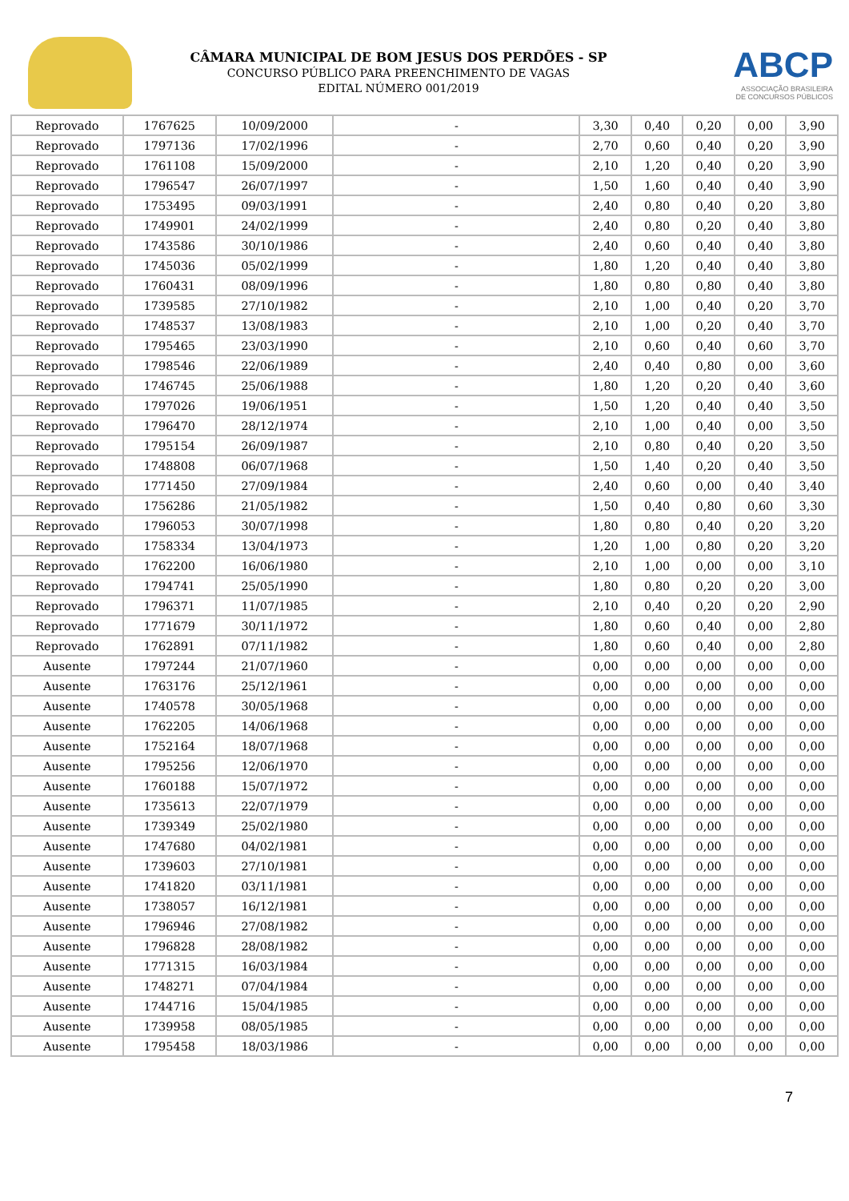CÂMARA MUNICIPAL DE BOM JESUS DOS PERDÕES - SP
CONCURSO PÚBLICO PARA PREENCHIMENTO DE VAGAS
EDITAL NÚMERO 001/2019
ABCP
ASSOCIAÇÃO BRASILEIRA
DE CONCURSOS PÚBLICOS
| Reprovado | 1767625 | 10/09/2000 | - | 3,30 | 0,40 | 0,20 | 0,00 | 3,90 |
| Reprovado | 1797136 | 17/02/1996 | - | 2,70 | 0,60 | 0,40 | 0,20 | 3,90 |
| Reprovado | 1761108 | 15/09/2000 | - | 2,10 | 1,20 | 0,40 | 0,20 | 3,90 |
| Reprovado | 1796547 | 26/07/1997 | - | 1,50 | 1,60 | 0,40 | 0,40 | 3,90 |
| Reprovado | 1753495 | 09/03/1991 | - | 2,40 | 0,80 | 0,40 | 0,20 | 3,80 |
| Reprovado | 1749901 | 24/02/1999 | - | 2,40 | 0,80 | 0,20 | 0,40 | 3,80 |
| Reprovado | 1743586 | 30/10/1986 | - | 2,40 | 0,60 | 0,40 | 0,40 | 3,80 |
| Reprovado | 1745036 | 05/02/1999 | - | 1,80 | 1,20 | 0,40 | 0,40 | 3,80 |
| Reprovado | 1760431 | 08/09/1996 | - | 1,80 | 0,80 | 0,80 | 0,40 | 3,80 |
| Reprovado | 1739585 | 27/10/1982 | - | 2,10 | 1,00 | 0,40 | 0,20 | 3,70 |
| Reprovado | 1748537 | 13/08/1983 | - | 2,10 | 1,00 | 0,20 | 0,40 | 3,70 |
| Reprovado | 1795465 | 23/03/1990 | - | 2,10 | 0,60 | 0,40 | 0,60 | 3,70 |
| Reprovado | 1798546 | 22/06/1989 | - | 2,40 | 0,40 | 0,80 | 0,00 | 3,60 |
| Reprovado | 1746745 | 25/06/1988 | - | 1,80 | 1,20 | 0,20 | 0,40 | 3,60 |
| Reprovado | 1797026 | 19/06/1951 | - | 1,50 | 1,20 | 0,40 | 0,40 | 3,50 |
| Reprovado | 1796470 | 28/12/1974 | - | 2,10 | 1,00 | 0,40 | 0,00 | 3,50 |
| Reprovado | 1795154 | 26/09/1987 | - | 2,10 | 0,80 | 0,40 | 0,20 | 3,50 |
| Reprovado | 1748808 | 06/07/1968 | - | 1,50 | 1,40 | 0,20 | 0,40 | 3,50 |
| Reprovado | 1771450 | 27/09/1984 | - | 2,40 | 0,60 | 0,00 | 0,40 | 3,40 |
| Reprovado | 1756286 | 21/05/1982 | - | 1,50 | 0,40 | 0,80 | 0,60 | 3,30 |
| Reprovado | 1796053 | 30/07/1998 | - | 1,80 | 0,80 | 0,40 | 0,20 | 3,20 |
| Reprovado | 1758334 | 13/04/1973 | - | 1,20 | 1,00 | 0,80 | 0,20 | 3,20 |
| Reprovado | 1762200 | 16/06/1980 | - | 2,10 | 1,00 | 0,00 | 0,00 | 3,10 |
| Reprovado | 1794741 | 25/05/1990 | - | 1,80 | 0,80 | 0,20 | 0,20 | 3,00 |
| Reprovado | 1796371 | 11/07/1985 | - | 2,10 | 0,40 | 0,20 | 0,20 | 2,90 |
| Reprovado | 1771679 | 30/11/1972 | - | 1,80 | 0,60 | 0,40 | 0,00 | 2,80 |
| Reprovado | 1762891 | 07/11/1982 | - | 1,80 | 0,60 | 0,40 | 0,00 | 2,80 |
| Ausente | 1797244 | 21/07/1960 | - | 0,00 | 0,00 | 0,00 | 0,00 | 0,00 |
| Ausente | 1763176 | 25/12/1961 | - | 0,00 | 0,00 | 0,00 | 0,00 | 0,00 |
| Ausente | 1740578 | 30/05/1968 | - | 0,00 | 0,00 | 0,00 | 0,00 | 0,00 |
| Ausente | 1762205 | 14/06/1968 | - | 0,00 | 0,00 | 0,00 | 0,00 | 0,00 |
| Ausente | 1752164 | 18/07/1968 | - | 0,00 | 0,00 | 0,00 | 0,00 | 0,00 |
| Ausente | 1795256 | 12/06/1970 | - | 0,00 | 0,00 | 0,00 | 0,00 | 0,00 |
| Ausente | 1760188 | 15/07/1972 | - | 0,00 | 0,00 | 0,00 | 0,00 | 0,00 |
| Ausente | 1735613 | 22/07/1979 | - | 0,00 | 0,00 | 0,00 | 0,00 | 0,00 |
| Ausente | 1739349 | 25/02/1980 | - | 0,00 | 0,00 | 0,00 | 0,00 | 0,00 |
| Ausente | 1747680 | 04/02/1981 | - | 0,00 | 0,00 | 0,00 | 0,00 | 0,00 |
| Ausente | 1739603 | 27/10/1981 | - | 0,00 | 0,00 | 0,00 | 0,00 | 0,00 |
| Ausente | 1741820 | 03/11/1981 | - | 0,00 | 0,00 | 0,00 | 0,00 | 0,00 |
| Ausente | 1738057 | 16/12/1981 | - | 0,00 | 0,00 | 0,00 | 0,00 | 0,00 |
| Ausente | 1796946 | 27/08/1982 | - | 0,00 | 0,00 | 0,00 | 0,00 | 0,00 |
| Ausente | 1796828 | 28/08/1982 | - | 0,00 | 0,00 | 0,00 | 0,00 | 0,00 |
| Ausente | 1771315 | 16/03/1984 | - | 0,00 | 0,00 | 0,00 | 0,00 | 0,00 |
| Ausente | 1748271 | 07/04/1984 | - | 0,00 | 0,00 | 0,00 | 0,00 | 0,00 |
| Ausente | 1744716 | 15/04/1985 | - | 0,00 | 0,00 | 0,00 | 0,00 | 0,00 |
| Ausente | 1739958 | 08/05/1985 | - | 0,00 | 0,00 | 0,00 | 0,00 | 0,00 |
| Ausente | 1795458 | 18/03/1986 | - | 0,00 | 0,00 | 0,00 | 0,00 | 0,00 |
7